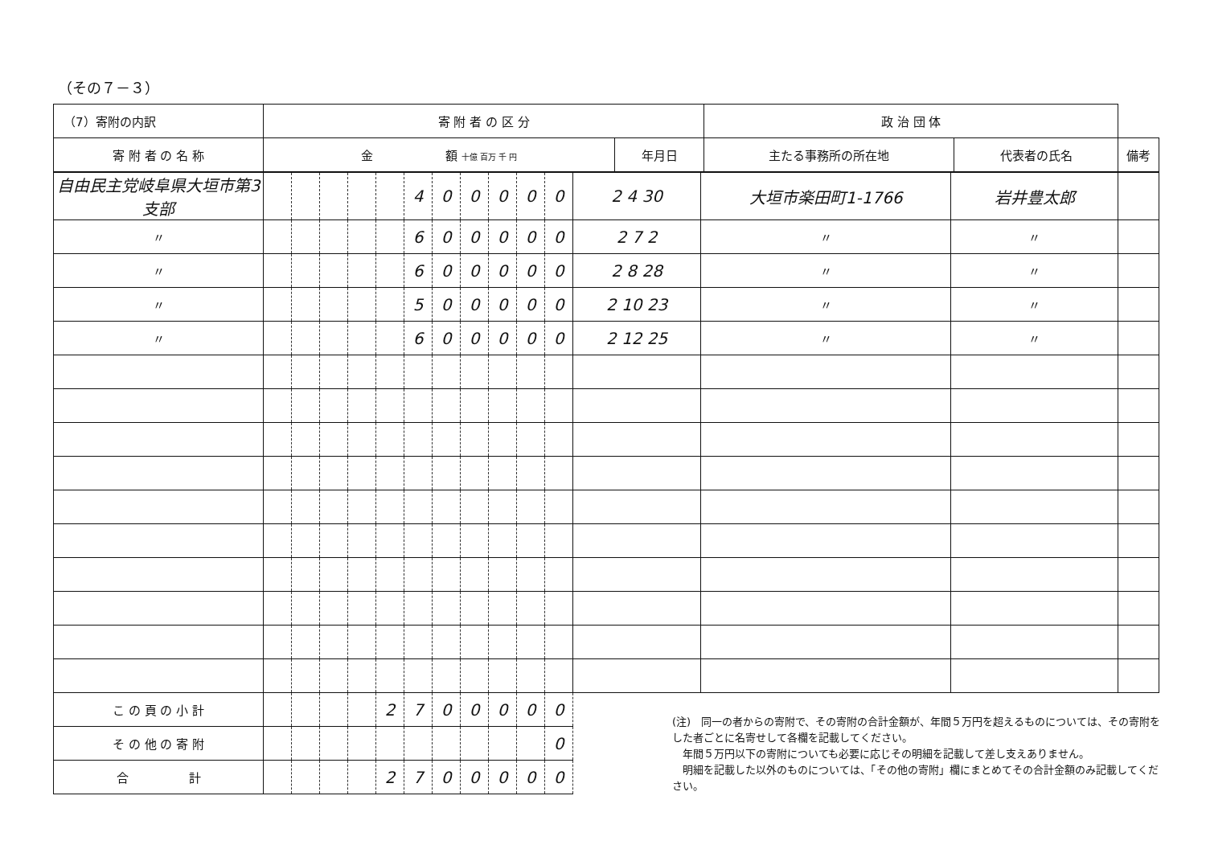（その７－３）
| （7）寄附の内訳 | | 寄 附 者 の 区 分 | | 政 治 団 体 | | |
| 寄 附 者 の 名 称 | 金 額 十億 百万 千 円 | | 年月日 | 主たる事務所の所在地 | 代表者の氏名 | 備考 |
| 自由民主党岐阜県大垣市第3支部 | | | | | | 4 | 0 | 0 | 0 | 0 | 0 | 2 4 30 | 大垣市楽田町1-1766 | 岩井豊太郎 | |
| 〃 | | | | | | 6 | 0 | 0 | 0 | 0 | 0 | 2 7 2 | 〃 | 〃 | |
| 〃 | | | | | | 6 | 0 | 0 | 0 | 0 | 0 | 2 8 28 | 〃 | 〃 | |
| 〃 | | | | | | 5 | 0 | 0 | 0 | 0 | 0 | 2 10 23 | 〃 | 〃 | |
| 〃 | | | | | | 6 | 0 | 0 | 0 | 0 | 0 | 2 12 25 | 〃 | 〃 | |
| こ の 頁 の 小 計 | | | | | 2 | 7 | 0 | 0 | 0 | 0 | 0 | | | | |
| そ の 他 の 寄 附 | | | | | | | | | | | 0 | | | | |
| 合 計 | | | | | 2 | 7 | 0 | 0 | 0 | 0 | 0 | | | | |
(注)　同一の者からの寄附で、その寄附の合計金額が、年間５万円を超えるものについては、その寄附をした者ごとに名寄せして各欄を記載してください。
　年間５万円以下の寄附についても必要に応じその明細を記載して差し支えありません。
　明細を記載した以外のものについては、「その他の寄附」欄にまとめてその合計金額のみ記載してください。